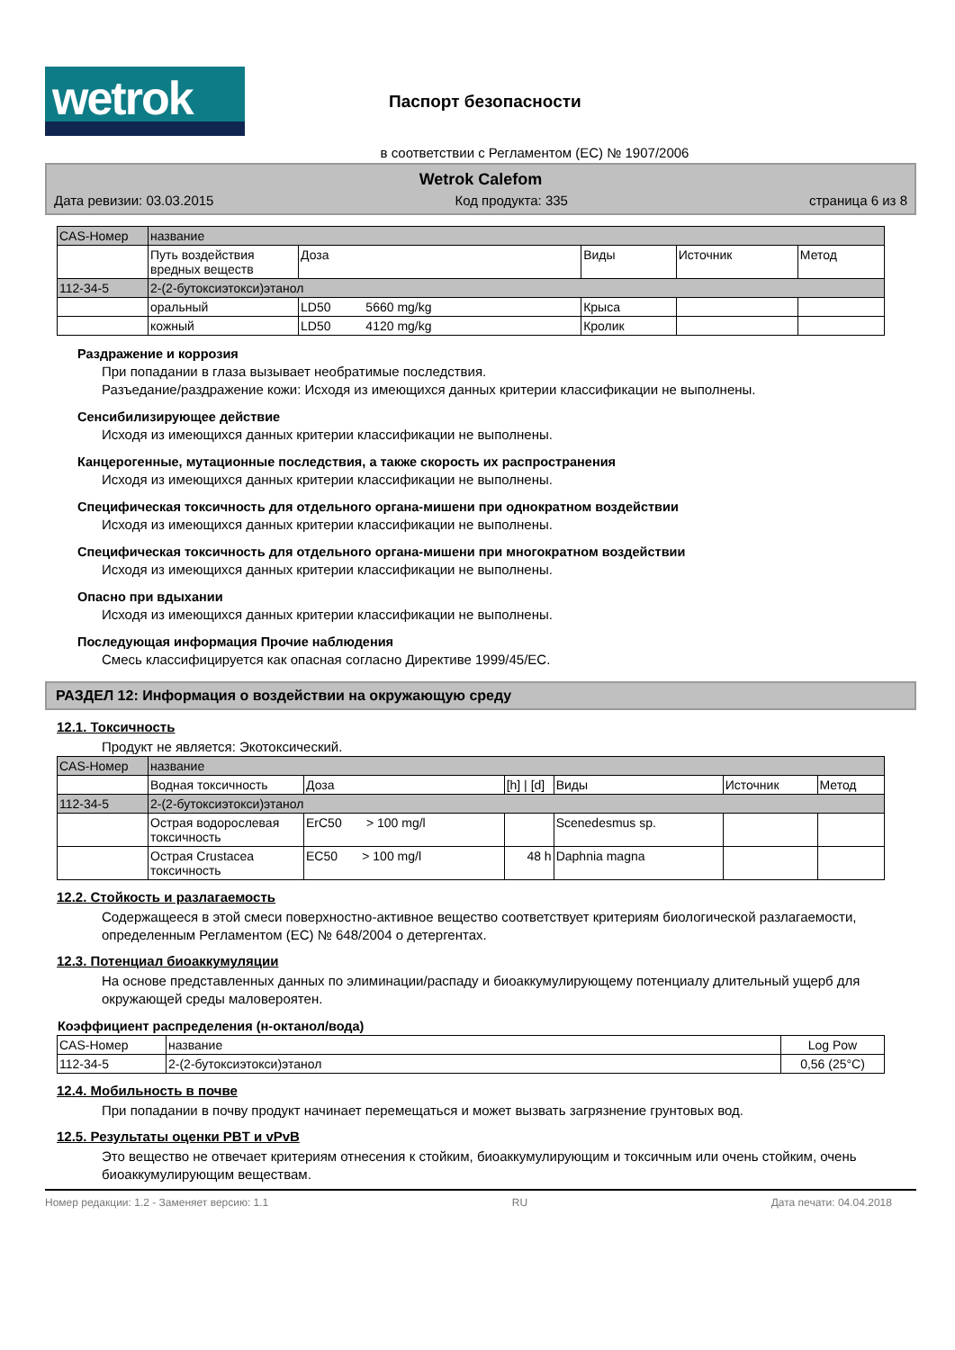wetrok
Паспорт безопасности
в соответствии с Регламентом (ЕС) № 1907/2006
Wetrok Calefom
Дата ревизии: 03.03.2015 Код продукта: 335 страница 6 из 8
| CAS-Номер | название | | | | |
| --- | --- | --- | --- | --- | --- |
| | Путь воздействия вредных веществ | Доза | Виды | Источник | Метод |
| 112-34-5 | 2-(2-бутоксиэтокси)этанол | | | | |
| | оральный | LD50 5660 mg/kg | Крыса | | |
| | кожный | LD50 4120 mg/kg | Кролик | | |
Раздражение и коррозия
При попадании в глаза вызывает необратимые последствия.
Разъедание/раздражение кожи: Исходя из имеющихся данных критерии классификации не выполнены.
Сенсибилизирующее действие
Исходя из имеющихся данных критерии классификации не выполнены.
Канцерогенные, мутационные последствия, а также скорость их распространения
Исходя из имеющихся данных критерии классификации не выполнены.
Специфическая токсичность для отдельного органа-мишени при однократном воздействии
Исходя из имеющихся данных критерии классификации не выполнены.
Специфическая токсичность для отдельного органа-мишени при многократном воздействии
Исходя из имеющихся данных критерии классификации не выполнены.
Опасно при вдыхании
Исходя из имеющихся данных критерии классификации не выполнены.
Последующая информация Прочие наблюдения
Смесь классифицируется как опасная согласно Директиве 1999/45/EC.
РАЗДЕЛ 12: Информация о воздействии на окружающую среду
12.1. Токсичность
Продукт не является: Экотоксический.
| CAS-Номер | название | | | | | |
| --- | --- | --- | --- | --- | --- | --- |
| | Водная токсичность | Доза | [h] / [d] | Виды | Источник | Метод |
| 112-34-5 | 2-(2-бутоксиэтокси)этанол | | | | | |
| | Острая водорослевая токсичность | ErC50 > 100 mg/l | | Scenedesmus sp. | | |
| | Острая Crustacea токсичность | EC50 > 100 mg/l | 48 h | Daphnia magna | | |
12.2. Стойкость и разлагаемость
Содержащееся в этой смеси поверхностно-активное вещество соответствует критериям биологической разлагаемости, определенным Регламентом (EC) № 648/2004 о детергентах.
12.3. Потенциал биоаккумуляции
На основе представленных данных по элиминации/распаду и биоаккумулирующему потенциалу длительный ущерб для окружающей среды маловероятен.
Коэффициент распределения (н-октанол/вода)
| CAS-Номер | название | Log Pow |
| --- | --- | --- |
| 112-34-5 | 2-(2-бутоксиэтокси)этанол | 0,56 (25°C) |
12.4. Мобильность в почве
При попадании в почву продукт начинает перемещаться и может вызвать загрязнение грунтовых вод.
12.5. Результаты оценки PBT и vPvB
Это вещество не отвечает критериям отнесения к стойким, биоаккумулирующим и токсичным или очень стойким, очень биоаккумулирующим веществам.
Номер редакции: 1.2 - Заменяет версию: 1.1 RU Дата печати: 04.04.2018